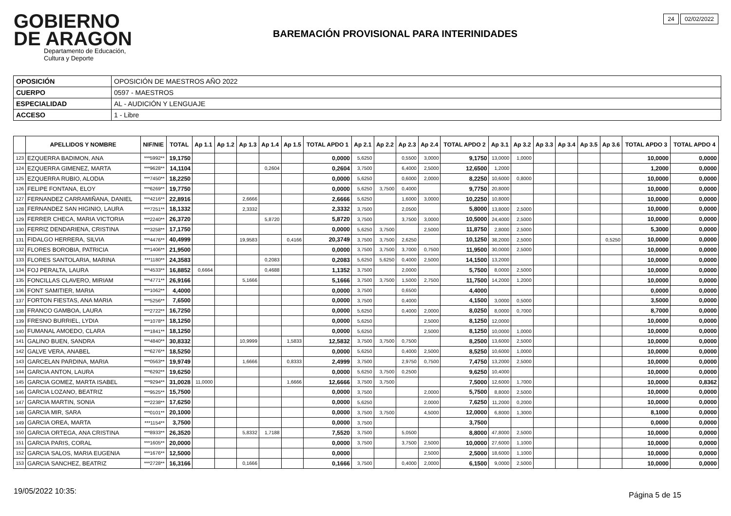GOBIERNO
DE ARAGON
Departamento de Educación, Cultura y Deporte
24 02/02/2022
BAREMACIÓN PROVISIONAL PARA INTERINIDADES
| OPOSICIÓN | OPOSICIÓN DE MAESTROS AÑO 2022 |
| CUERPO | 0597 - MAESTROS |
| ESPECIALIDAD | AL - AUDICIÓN Y LENGUAJE |
| ACCESO | 1 - Libre |
| | APELLIDOS Y NOMBRE | NIF/NIE | TOTAL | Ap 1.1 | Ap 1.2 | Ap 1.3 | Ap 1.4 | Ap 1.5 | TOTAL APDO 1 | Ap 2.1 | Ap 2.2 | Ap 2.3 | Ap 2.4 | TOTAL APDO 2 | Ap 3.1 | Ap 3.2 | Ap 3.3 | Ap 3.4 | Ap 3.5 | Ap 3.6 | TOTAL APDO 3 | TOTAL APDO 4 |
| --- | --- | --- | --- | --- | --- | --- | --- | --- | --- | --- | --- | --- | --- | --- | --- | --- | --- | --- | --- | --- | --- | --- |
| 123 | EZQUERRA BADIMON, ANA | ***5992** | 19,1750 | | | | | | 0,0000 | 5,6250 | | 0,5500 | 3,0000 | 9,1750 | 13,0000 | 1,0000 | | | | | 10,0000 | 0,0000 |
| 124 | EZQUERRA GIMENEZ, MARTA | ***9628** | 14,1104 | | | | 0,2604 | | 0,2604 | 3,7500 | | 6,4000 | 2,5000 | 12,6500 | 1,2000 | | | | | | 1,2000 | 0,0000 |
| 125 | EZQUERRA RUBIO, ALODIA | ***7450** | 18,2250 | | | | | | 0,0000 | 5,6250 | | 0,6000 | 2,0000 | 8,2250 | 10,6000 | 0,8000 | | | | | 10,0000 | 0,0000 |
| 126 | FELIPE FONTANA, ELOY | ***6269** | 19,7750 | | | | | | 0,0000 | 5,6250 | 3,7500 | 0,4000 | | 9,7750 | 20,8000 | | | | | | 10,0000 | 0,0000 |
| 127 | FERNANDEZ CARRAMIÑANA, DANIEL | ***4216** | 22,8916 | | | 2,6666 | | | 2,6666 | 5,6250 | | 1,6000 | 3,0000 | 10,2250 | 10,8000 | | | | | | 10,0000 | 0,0000 |
| 128 | FERNANDEZ SAN HIGINIO, LAURA | ***7251** | 18,1332 | | | 2,3332 | | | 2,3332 | 3,7500 | | 2,0500 | | 5,8000 | 13,8000 | 2,5000 | | | | | 10,0000 | 0,0000 |
| 129 | FERRER CHECA, MARIA VICTORIA | ***2240** | 26,3720 | | | | 5,8720 | | 5,8720 | 3,7500 | | 3,7500 | 3,0000 | 10,5000 | 24,4000 | 2,5000 | | | | | 10,0000 | 0,0000 |
| 130 | FERRIZ DENDARIENA, CRISTINA | ***3258** | 17,1750 | | | | | | 0,0000 | 5,6250 | 3,7500 | | 2,5000 | 11,8750 | 2,8000 | 2,5000 | | | | | 5,3000 | 0,0000 |
| 131 | FIDALGO HERRERA, SILVIA | ***4476** | 40,4999 | | | 19,9583 | | 0,4166 | 20,3749 | 3,7500 | 3,7500 | 2,6250 | | 10,1250 | 38,2000 | 2,5000 | | | | 0,5250 | 10,0000 | 0,0000 |
| 132 | FLORES BOROBIA, PATRICIA | ***1406** | 21,9500 | | | | | | 0,0000 | 3,7500 | 3,7500 | 3,7000 | 0,7500 | 11,9500 | 30,0000 | 2,5000 | | | | | 10,0000 | 0,0000 |
| 133 | FLORES SANTOLARIA, MARINA | ***1180** | 24,3583 | | | | 0,2083 | | 0,2083 | 5,6250 | 5,6250 | 0,4000 | 2,5000 | 14,1500 | 13,2000 | | | | | | 10,0000 | 0,0000 |
| 134 | FOJ PERALTA, LAURA | ***4533** | 16,8852 | 0,6664 | | | 0,4688 | | 1,1352 | 3,7500 | | 2,0000 | | 5,7500 | 8,0000 | 2,5000 | | | | | 10,0000 | 0,0000 |
| 135 | FONCILLAS CLAVERO, MIRIAM | ***4771** | 26,9166 | | | 5,1666 | | | 5,1666 | 3,7500 | 3,7500 | 1,5000 | 2,7500 | 11,7500 | 14,2000 | 1,2000 | | | | | 10,0000 | 0,0000 |
| 136 | FONT SAMITIER, MARIA | ***1062** | 4,4000 | | | | | | 0,0000 | 3,7500 | | 0,6500 | | 4,4000 | | | | | | | 0,0000 | 0,0000 |
| 137 | FORTON FIESTAS, ANA MARIA | ***5256** | 7,6500 | | | | | | 0,0000 | 3,7500 | | 0,4000 | | 4,1500 | 3,0000 | 0,5000 | | | | | 3,5000 | 0,0000 |
| 138 | FRANCO GAMBOA, LAURA | ***2722** | 16,7250 | | | | | | 0,0000 | 5,6250 | | 0,4000 | 2,0000 | 8,0250 | 8,0000 | 0,7000 | | | | | 8,7000 | 0,0000 |
| 139 | FRESNO BURRIEL, LYDIA | ***1078** | 18,1250 | | | | | | 0,0000 | 5,6250 | | | 2,5000 | 8,1250 | 12,0000 | | | | | | 10,0000 | 0,0000 |
| 140 | FUMANAL AMOEDO, CLARA | ***1841** | 18,1250 | | | | | | 0,0000 | 5,6250 | | | 2,5000 | 8,1250 | 10,0000 | 1,0000 | | | | | 10,0000 | 0,0000 |
| 141 | GALINO BUEN, SANDRA | ***4840** | 30,8332 | | | 10,9999 | | 1,5833 | 12,5832 | 3,7500 | 3,7500 | 0,7500 | | 8,2500 | 13,6000 | 2,5000 | | | | | 10,0000 | 0,0000 |
| 142 | GALVE VERA, ANABEL | ***6276** | 18,5250 | | | | | | 0,0000 | 5,6250 | | 0,4000 | 2,5000 | 8,5250 | 10,6000 | 1,0000 | | | | | 10,0000 | 0,0000 |
| 143 | GARCELAN PARDINA, MARIA | ***0563** | 19,9749 | | | 1,6666 | | 0,8333 | 2,4999 | 3,7500 | | 2,9750 | 0,7500 | 7,4750 | 13,2000 | 2,5000 | | | | | 10,0000 | 0,0000 |
| 144 | GARCIA ANTON, LAURA | ***6292** | 19,6250 | | | | | | 0,0000 | 5,6250 | 3,7500 | 0,2500 | | 9,6250 | 10,4000 | | | | | | 10,0000 | 0,0000 |
| 145 | GARCIA GOMEZ, MARTA ISABEL | ***9294** | 31,0028 | 11,0000 | | | | 1,6666 | 12,6666 | 3,7500 | 3,7500 | | | 7,5000 | 12,6000 | 1,7000 | | | | | 10,0000 | 0,8362 |
| 146 | GARCIA LOZANO, BEATRIZ | ***9525** | 15,7500 | | | | | | 0,0000 | 3,7500 | | | 2,0000 | 5,7500 | 8,8000 | 2,5000 | | | | | 10,0000 | 0,0000 |
| 147 | GARCIA MARTIN, SONIA | ***2238** | 17,6250 | | | | | | 0,0000 | 5,6250 | | | 2,0000 | 7,6250 | 11,2000 | 0,2000 | | | | | 10,0000 | 0,0000 |
| 148 | GARCIA MIR, SARA | ***0101** | 20,1000 | | | | | | 0,0000 | 3,7500 | 3,7500 | | 4,5000 | 12,0000 | 6,8000 | 1,3000 | | | | | 8,1000 | 0,0000 |
| 149 | GARCIA OREA, MARTA | ***1154** | 3,7500 | | | | | | 0,0000 | 3,7500 | | | | 3,7500 | | | | | | | 0,0000 | 0,0000 |
| 150 | GARCIA ORTEGA, ANA CRISTINA | ***8933** | 26,3520 | | | 5,8332 | 1,7188 | | 7,5520 | 3,7500 | | 5,0500 | | 8,8000 | 47,8000 | 2,5000 | | | | | 10,0000 | 0,0000 |
| 151 | GARCIA PARIS, CORAL | ***1605** | 20,0000 | | | | | | 0,0000 | 3,7500 | | 3,7500 | 2,5000 | 10,0000 | 27,6000 | 1,1000 | | | | | 10,0000 | 0,0000 |
| 152 | GARCIA SALOS, MARIA EUGENIA | ***1676** | 12,5000 | | | | | | 0,0000 | | | | 2,5000 | 2,5000 | 18,6000 | 1,1000 | | | | | 10,0000 | 0,0000 |
| 153 | GARCIA SANCHEZ, BEATRIZ | ***2728** | 16,3166 | | | 0,1666 | | | 0,1666 | 3,7500 | | 0,4000 | 2,0000 | 6,1500 | 9,0000 | 2,5000 | | | | | 10,0000 | 0,0000 |
19/05/2022 10:35: Página 5 de 15